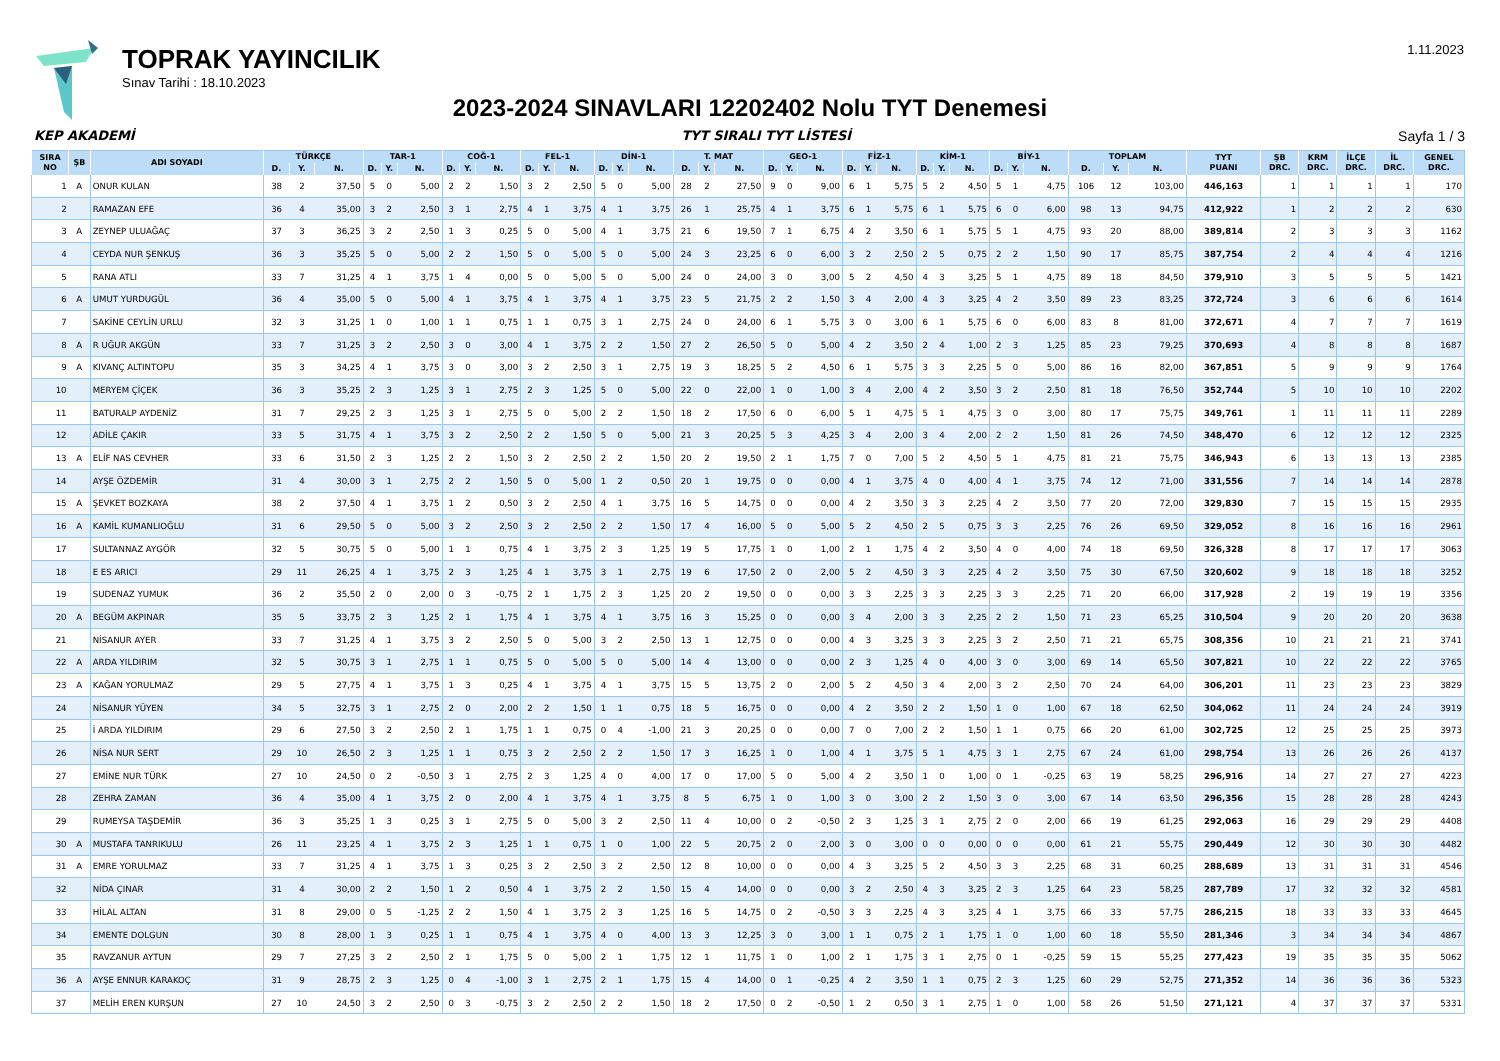TOPRAK YAYINCILIK
Sınav Tarihi : 18.10.2023
1.11.2023
2023-2024 SINAVLARI 12202402 Nolu TYT Denemesi
KEP AKADEMİ TYT SIRALI TYT LİSTESİ Sayfa 1 / 3
| SIRA NO | ŞB | ADI SOYADI | TÜRKÇE | | | TAR-1 | | | COĞ-1 | | | FEL-1 | | | DİN-1 | | | T. MAT | | | GEO-1 | | | FİZ-1 | | | KİM-1 | | | BİY-1 | | | TOPLAM | | | TYT PUANI | ŞB DRC. | KRM DRC. | İLÇE DRC. | İL DRC. | GENEL DRC. |
| --- | --- | --- | --- | --- | --- | --- | --- | --- | --- | --- | --- | --- | --- | --- | --- | --- | --- | --- | --- | --- | --- | --- | --- | --- | --- | --- | --- | --- | --- | --- | --- | --- | --- | --- | --- | --- | --- | --- | --- | --- | --- |
| | | | D. | Y. | N. | D. | Y. | N. | D. | Y. | N. | D. | Y. | N. | D. | Y. | N. | D. | Y. | N. | D. | Y. | N. | D. | Y. | N. | D. | Y. | N. | D. | Y. | N. | D. | Y. | N. | | | | | | |
| 1 | A | ONUR KULAN | 38 | 2 | 37,50 | 5 | 0 | 5,00 | 2 | 2 | 1,50 | 3 | 2 | 2,50 | 5 | 0 | 5,00 | 28 | 2 | 27,50 | 9 | 0 | 9,00 | 6 | 1 | 5,75 | 5 | 2 | 4,50 | 5 | 1 | 4,75 | 106 | 12 | 103,00 | 446,163 | 1 | 1 | 1 | 1 | 170 |
| 2 | | RAMAZAN EFE | 36 | 4 | 35,00 | 3 | 2 | 2,50 | 3 | 1 | 2,75 | 4 | 1 | 3,75 | 4 | 1 | 3,75 | 26 | 1 | 25,75 | 4 | 1 | 3,75 | 6 | 1 | 5,75 | 6 | 1 | 5,75 | 6 | 0 | 6,00 | 98 | 13 | 94,75 | 412,922 | 1 | 2 | 2 | 2 | 630 |
| 3 | A | ZEYNEP ULUAĞAÇ | 37 | 3 | 36,25 | 3 | 2 | 2,50 | 1 | 3 | 0,25 | 5 | 0 | 5,00 | 4 | 1 | 3,75 | 21 | 6 | 19,50 | 7 | 1 | 6,75 | 4 | 2 | 3,50 | 6 | 1 | 5,75 | 5 | 1 | 4,75 | 93 | 20 | 88,00 | 389,814 | 2 | 3 | 3 | 3 | 1162 |
| 4 | | CEYDA NUR ŞENKUŞ | 36 | 3 | 35,25 | 5 | 0 | 5,00 | 2 | 2 | 1,50 | 5 | 0 | 5,00 | 5 | 0 | 5,00 | 24 | 3 | 23,25 | 6 | 0 | 6,00 | 3 | 2 | 2,50 | 2 | 5 | 0,75 | 2 | 2 | 1,50 | 90 | 17 | 85,75 | 387,754 | 2 | 4 | 4 | 4 | 1216 |
| 5 | | RANA ATLI | 33 | 7 | 31,25 | 4 | 1 | 3,75 | 1 | 4 | 0,00 | 5 | 0 | 5,00 | 5 | 0 | 5,00 | 24 | 0 | 24,00 | 3 | 0 | 3,00 | 5 | 2 | 4,50 | 4 | 3 | 3,25 | 5 | 1 | 4,75 | 89 | 18 | 84,50 | 379,910 | 3 | 5 | 5 | 5 | 1421 |
| 6 | A | UMUT YURDUGÜL | 36 | 4 | 35,00 | 5 | 0 | 5,00 | 4 | 1 | 3,75 | 4 | 1 | 3,75 | 4 | 1 | 3,75 | 23 | 5 | 21,75 | 2 | 2 | 1,50 | 3 | 4 | 2,00 | 4 | 3 | 3,25 | 4 | 2 | 3,50 | 89 | 23 | 83,25 | 372,724 | 3 | 6 | 6 | 6 | 1614 |
| 7 | | SAKİNE CEYLİN URLU | 32 | 3 | 31,25 | 1 | 0 | 1,00 | 1 | 1 | 0,75 | 1 | 1 | 0,75 | 3 | 1 | 2,75 | 24 | 0 | 24,00 | 6 | 1 | 5,75 | 3 | 0 | 3,00 | 6 | 1 | 5,75 | 6 | 0 | 6,00 | 83 | 8 | 81,00 | 372,671 | 4 | 7 | 7 | 7 | 1619 |
| 8 | A | R UĞUR AKGÜN | 33 | 7 | 31,25 | 3 | 2 | 2,50 | 3 | 0 | 3,00 | 4 | 1 | 3,75 | 2 | 2 | 1,50 | 27 | 2 | 26,50 | 5 | 0 | 5,00 | 4 | 2 | 3,50 | 2 | 4 | 1,00 | 2 | 3 | 1,25 | 85 | 23 | 79,25 | 370,693 | 4 | 8 | 8 | 8 | 1687 |
| 9 | A | KIVANÇ ALTINTOPU | 35 | 3 | 34,25 | 4 | 1 | 3,75 | 3 | 0 | 3,00 | 3 | 2 | 2,50 | 3 | 1 | 2,75 | 19 | 3 | 18,25 | 5 | 2 | 4,50 | 6 | 1 | 5,75 | 3 | 3 | 2,25 | 5 | 0 | 5,00 | 86 | 16 | 82,00 | 367,851 | 5 | 9 | 9 | 9 | 1764 |
| 10 | | MERYEM ÇİÇEK | 36 | 3 | 35,25 | 2 | 3 | 1,25 | 3 | 1 | 2,75 | 2 | 3 | 1,25 | 5 | 0 | 5,00 | 22 | 0 | 22,00 | 1 | 0 | 1,00 | 3 | 4 | 2,00 | 4 | 2 | 3,50 | 3 | 2 | 2,50 | 81 | 18 | 76,50 | 352,744 | 5 | 10 | 10 | 10 | 2202 |
| 11 | | BATURALP AYDENİZ | 31 | 7 | 29,25 | 2 | 3 | 1,25 | 3 | 1 | 2,75 | 5 | 0 | 5,00 | 2 | 2 | 1,50 | 18 | 2 | 17,50 | 6 | 0 | 6,00 | 5 | 1 | 4,75 | 5 | 1 | 4,75 | 3 | 0 | 3,00 | 80 | 17 | 75,75 | 349,761 | 1 | 11 | 11 | 11 | 2289 |
| 12 | | ADİLE ÇAKIR | 33 | 5 | 31,75 | 4 | 1 | 3,75 | 3 | 2 | 2,50 | 2 | 2 | 1,50 | 5 | 0 | 5,00 | 21 | 3 | 20,25 | 5 | 3 | 4,25 | 3 | 4 | 2,00 | 3 | 4 | 2,00 | 2 | 2 | 1,50 | 81 | 26 | 74,50 | 348,470 | 6 | 12 | 12 | 12 | 2325 |
| 13 | A | ELİF NAS CEVHER | 33 | 6 | 31,50 | 2 | 3 | 1,25 | 2 | 2 | 1,50 | 3 | 2 | 2,50 | 2 | 2 | 1,50 | 20 | 2 | 19,50 | 2 | 1 | 1,75 | 7 | 0 | 7,00 | 5 | 2 | 4,50 | 5 | 1 | 4,75 | 81 | 21 | 75,75 | 346,943 | 6 | 13 | 13 | 13 | 2385 |
| 14 | | AYŞE ÖZDEMİR | 31 | 4 | 30,00 | 3 | 1 | 2,75 | 2 | 2 | 1,50 | 5 | 0 | 5,00 | 1 | 2 | 0,50 | 20 | 1 | 19,75 | 0 | 0 | 0,00 | 4 | 1 | 3,75 | 4 | 0 | 4,00 | 4 | 1 | 3,75 | 74 | 12 | 71,00 | 331,556 | 7 | 14 | 14 | 14 | 2878 |
| 15 | A | ŞEVKET BOZKAYA | 38 | 2 | 37,50 | 4 | 1 | 3,75 | 1 | 2 | 0,50 | 3 | 2 | 2,50 | 4 | 1 | 3,75 | 16 | 5 | 14,75 | 0 | 0 | 0,00 | 4 | 2 | 3,50 | 3 | 3 | 2,25 | 4 | 2 | 3,50 | 77 | 20 | 72,00 | 329,830 | 7 | 15 | 15 | 15 | 2935 |
| 16 | A | KAMİL KUMANLIOĞLU | 31 | 6 | 29,50 | 5 | 0 | 5,00 | 3 | 2 | 2,50 | 3 | 2 | 2,50 | 2 | 2 | 1,50 | 17 | 4 | 16,00 | 5 | 0 | 5,00 | 5 | 2 | 4,50 | 2 | 5 | 0,75 | 3 | 3 | 2,25 | 76 | 26 | 69,50 | 329,052 | 8 | 16 | 16 | 16 | 2961 |
| 17 | | SULTANNAZ AYGÖR | 32 | 5 | 30,75 | 5 | 0 | 5,00 | 1 | 1 | 0,75 | 4 | 1 | 3,75 | 2 | 3 | 1,25 | 19 | 5 | 17,75 | 1 | 0 | 1,00 | 2 | 1 | 1,75 | 4 | 2 | 3,50 | 4 | 0 | 4,00 | 74 | 18 | 69,50 | 326,328 | 8 | 17 | 17 | 17 | 3063 |
| 18 | | E ES ARICI | 29 | 11 | 26,25 | 4 | 1 | 3,75 | 2 | 3 | 1,25 | 4 | 1 | 3,75 | 3 | 1 | 2,75 | 19 | 6 | 17,50 | 2 | 0 | 2,00 | 5 | 2 | 4,50 | 3 | 3 | 2,25 | 4 | 2 | 3,50 | 75 | 30 | 67,50 | 320,602 | 9 | 18 | 18 | 18 | 3252 |
| 19 | | SUDENAZ YUMUK | 36 | 2 | 35,50 | 2 | 0 | 2,00 | 0 | 3 | -0,75 | 2 | 1 | 1,75 | 2 | 3 | 1,25 | 20 | 2 | 19,50 | 0 | 0 | 0,00 | 3 | 3 | 2,25 | 3 | 3 | 2,25 | 3 | 3 | 2,25 | 71 | 20 | 66,00 | 317,928 | 2 | 19 | 19 | 19 | 3356 |
| 20 | A | BEGÜM AKPINAR | 35 | 5 | 33,75 | 2 | 3 | 1,25 | 2 | 1 | 1,75 | 4 | 1 | 3,75 | 4 | 1 | 3,75 | 16 | 3 | 15,25 | 0 | 0 | 0,00 | 3 | 4 | 2,00 | 3 | 3 | 2,25 | 2 | 2 | 1,50 | 71 | 23 | 65,25 | 310,504 | 9 | 20 | 20 | 20 | 3638 |
| 21 | | NİSANUR AYER | 33 | 7 | 31,25 | 4 | 1 | 3,75 | 3 | 2 | 2,50 | 5 | 0 | 5,00 | 3 | 2 | 2,50 | 13 | 1 | 12,75 | 0 | 0 | 0,00 | 4 | 3 | 3,25 | 3 | 3 | 2,25 | 3 | 2 | 2,50 | 71 | 21 | 65,75 | 308,356 | 10 | 21 | 21 | 21 | 3741 |
| 22 | A | ARDA YILDIRIM | 32 | 5 | 30,75 | 3 | 1 | 2,75 | 1 | 1 | 0,75 | 5 | 0 | 5,00 | 5 | 0 | 5,00 | 14 | 4 | 13,00 | 0 | 0 | 0,00 | 2 | 3 | 1,25 | 4 | 0 | 4,00 | 3 | 0 | 3,00 | 69 | 14 | 65,50 | 307,821 | 10 | 22 | 22 | 22 | 3765 |
| 23 | A | KAĞAN YORULMAZ | 29 | 5 | 27,75 | 4 | 1 | 3,75 | 1 | 3 | 0,25 | 4 | 1 | 3,75 | 4 | 1 | 3,75 | 15 | 5 | 13,75 | 2 | 0 | 2,00 | 5 | 2 | 4,50 | 3 | 4 | 2,00 | 3 | 2 | 2,50 | 70 | 24 | 64,00 | 306,201 | 11 | 23 | 23 | 23 | 3829 |
| 24 | | NİSANUR YÜYEN | 34 | 5 | 32,75 | 3 | 1 | 2,75 | 2 | 0 | 2,00 | 2 | 2 | 1,50 | 1 | 1 | 0,75 | 18 | 5 | 16,75 | 0 | 0 | 0,00 | 4 | 2 | 3,50 | 2 | 2 | 1,50 | 1 | 0 | 1,00 | 67 | 18 | 62,50 | 304,062 | 11 | 24 | 24 | 24 | 3919 |
| 25 | | İ ARDA YILDIRIM | 29 | 6 | 27,50 | 3 | 2 | 2,50 | 2 | 1 | 1,75 | 1 | 1 | 0,75 | 0 | 4 | -1,00 | 21 | 3 | 20,25 | 0 | 0 | 0,00 | 7 | 0 | 7,00 | 2 | 2 | 1,50 | 1 | 1 | 0,75 | 66 | 20 | 61,00 | 302,725 | 12 | 25 | 25 | 25 | 3973 |
| 26 | | NİSA NUR SERT | 29 | 10 | 26,50 | 2 | 3 | 1,25 | 1 | 1 | 0,75 | 3 | 2 | 2,50 | 2 | 2 | 1,50 | 17 | 3 | 16,25 | 1 | 0 | 1,00 | 4 | 1 | 3,75 | 5 | 1 | 4,75 | 3 | 1 | 2,75 | 67 | 24 | 61,00 | 298,754 | 13 | 26 | 26 | 26 | 4137 |
| 27 | | EMİNE NUR TÜRK | 27 | 10 | 24,50 | 0 | 2 | -0,50 | 3 | 1 | 2,75 | 2 | 3 | 1,25 | 4 | 0 | 4,00 | 17 | 0 | 17,00 | 5 | 0 | 5,00 | 4 | 2 | 3,50 | 1 | 0 | 1,00 | 0 | 1 | -0,25 | 63 | 19 | 58,25 | 296,916 | 14 | 27 | 27 | 27 | 4223 |
| 28 | | ZEHRA ZAMAN | 36 | 4 | 35,00 | 4 | 1 | 3,75 | 2 | 0 | 2,00 | 4 | 1 | 3,75 | 4 | 1 | 3,75 | 8 | 5 | 6,75 | 1 | 0 | 1,00 | 3 | 0 | 3,00 | 2 | 2 | 1,50 | 3 | 0 | 3,00 | 67 | 14 | 63,50 | 296,356 | 15 | 28 | 28 | 28 | 4243 |
| 29 | | RUMEYSA TAŞDEMİR | 36 | 3 | 35,25 | 1 | 3 | 0,25 | 3 | 1 | 2,75 | 5 | 0 | 5,00 | 3 | 2 | 2,50 | 11 | 4 | 10,00 | 0 | 2 | -0,50 | 2 | 3 | 1,25 | 3 | 1 | 2,75 | 2 | 0 | 2,00 | 66 | 19 | 61,25 | 292,063 | 16 | 29 | 29 | 29 | 4408 |
| 30 | A | MUSTAFA TANRIKULU | 26 | 11 | 23,25 | 4 | 1 | 3,75 | 2 | 3 | 1,25 | 1 | 1 | 0,75 | 1 | 0 | 1,00 | 22 | 5 | 20,75 | 2 | 0 | 2,00 | 3 | 0 | 3,00 | 0 | 0 | 0,00 | 0 | 0 | 0,00 | 61 | 21 | 55,75 | 290,449 | 12 | 30 | 30 | 30 | 4482 |
| 31 | A | EMRE YORULMAZ | 33 | 7 | 31,25 | 4 | 1 | 3,75 | 1 | 3 | 0,25 | 3 | 2 | 2,50 | 3 | 2 | 2,50 | 12 | 8 | 10,00 | 0 | 0 | 0,00 | 4 | 3 | 3,25 | 5 | 2 | 4,50 | 3 | 3 | 2,25 | 68 | 31 | 60,25 | 288,689 | 13 | 31 | 31 | 31 | 4546 |
| 32 | | NİDA ÇINAR | 31 | 4 | 30,00 | 2 | 2 | 1,50 | 1 | 2 | 0,50 | 4 | 1 | 3,75 | 2 | 2 | 1,50 | 15 | 4 | 14,00 | 0 | 0 | 0,00 | 3 | 2 | 2,50 | 4 | 3 | 3,25 | 2 | 3 | 1,25 | 64 | 23 | 58,25 | 287,789 | 17 | 32 | 32 | 32 | 4581 |
| 33 | | HİLAL ALTAN | 31 | 8 | 29,00 | 0 | 5 | -1,25 | 2 | 2 | 1,50 | 4 | 1 | 3,75 | 2 | 3 | 1,25 | 16 | 5 | 14,75 | 0 | 2 | -0,50 | 3 | 3 | 2,25 | 4 | 3 | 3,25 | 4 | 1 | 3,75 | 66 | 33 | 57,75 | 286,215 | 18 | 33 | 33 | 33 | 4645 |
| 34 | | EMENTE DOLGUN | 30 | 8 | 28,00 | 1 | 3 | 0,25 | 1 | 1 | 0,75 | 4 | 1 | 3,75 | 4 | 0 | 4,00 | 13 | 3 | 12,25 | 3 | 0 | 3,00 | 1 | 1 | 0,75 | 2 | 1 | 1,75 | 1 | 0 | 1,00 | 60 | 18 | 55,50 | 281,346 | 3 | 34 | 34 | 34 | 4867 |
| 35 | | RAVZANUR AYTUN | 29 | 7 | 27,25 | 3 | 2 | 2,50 | 2 | 1 | 1,75 | 5 | 0 | 5,00 | 2 | 1 | 1,75 | 12 | 1 | 11,75 | 1 | 0 | 1,00 | 2 | 1 | 1,75 | 3 | 1 | 2,75 | 0 | 1 | -0,25 | 59 | 15 | 55,25 | 277,423 | 19 | 35 | 35 | 35 | 5062 |
| 36 | A | AYŞE ENNUR KARAKOÇ | 31 | 9 | 28,75 | 2 | 3 | 1,25 | 0 | 4 | -1,00 | 3 | 1 | 2,75 | 2 | 1 | 1,75 | 15 | 4 | 14,00 | 0 | 1 | -0,25 | 4 | 2 | 3,50 | 1 | 1 | 0,75 | 2 | 3 | 1,25 | 60 | 29 | 52,75 | 271,352 | 14 | 36 | 36 | 36 | 5323 |
| 37 | | MELİH EREN KURŞUN | 27 | 10 | 24,50 | 3 | 2 | 2,50 | 0 | 3 | -0,75 | 3 | 2 | 2,50 | 2 | 2 | 1,50 | 18 | 2 | 17,50 | 0 | 2 | -0,50 | 1 | 2 | 0,50 | 3 | 1 | 2,75 | 1 | 0 | 1,00 | 58 | 26 | 51,50 | 271,121 | 4 | 37 | 37 | 37 | 5331 |